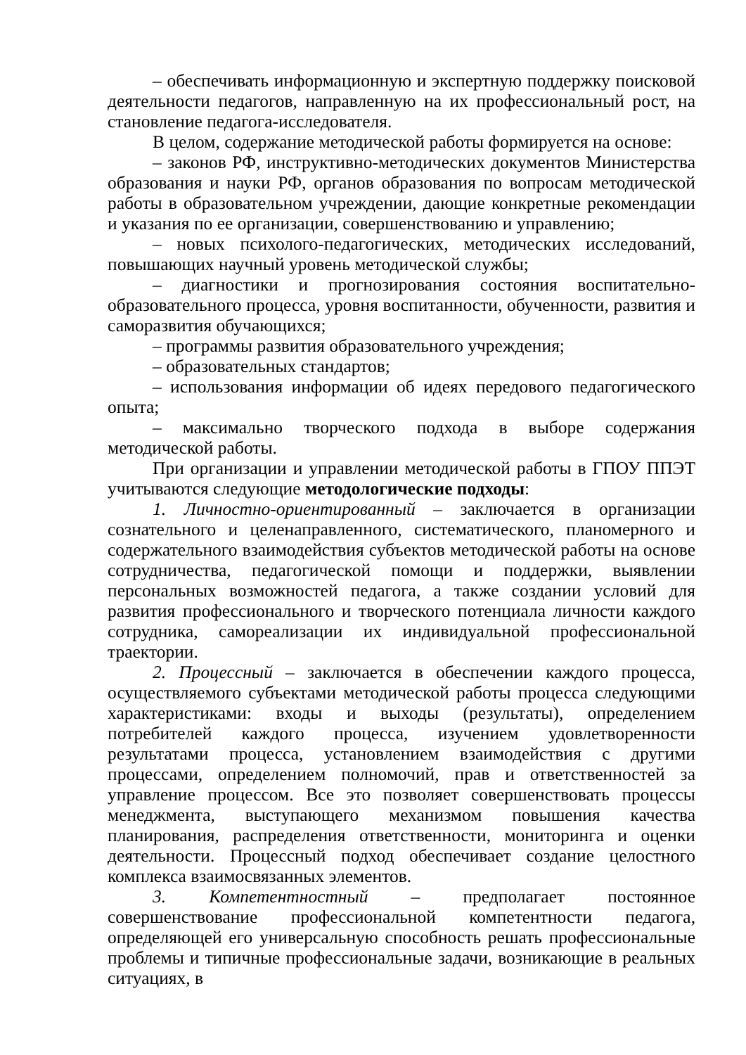– обеспечивать информационную и экспертную поддержку поисковой деятельности педагогов, направленную на их профессиональный рост, на становление педагога-исследователя.
В целом, содержание методической работы формируется на основе:
– законов РФ, инструктивно-методических документов Министерства образования и науки РФ, органов образования по вопросам методической работы в образовательном учреждении, дающие конкретные рекомендации и указания по ее организации, совершенствованию и управлению;
– новых психолого-педагогических, методических исследований, повышающих научный уровень методической службы;
– диагностики и прогнозирования состояния воспитательно-образовательного процесса, уровня воспитанности, обученности, развития и саморазвития обучающихся;
– программы развития образовательного учреждения;
– образовательных стандартов;
– использования информации об идеях передового педагогического опыта;
– максимально творческого подхода в выборе содержания методической работы.
При организации и управлении методической работы в ГПОУ ППЭТ учитываются следующие методологические подходы:
1. Личностно-ориентированный – заключается в организации сознательного и целенаправленного, систематического, планомерного и содержательного взаимодействия субъектов методической работы на основе сотрудничества, педагогической помощи и поддержки, выявлении персональных возможностей педагога, а также создании условий для развития профессионального и творческого потенциала личности каждого сотрудника, самореализации их индивидуальной профессиональной траектории.
2. Процессный – заключается в обеспечении каждого процесса, осуществляемого субъектами методической работы процесса следующими характеристиками: входы и выходы (результаты), определением потребителей каждого процесса, изучением удовлетворенности результатами процесса, установлением взаимодействия с другими процессами, определением полномочий, прав и ответственностей за управление процессом. Все это позволяет совершенствовать процессы менеджмента, выступающего механизмом повышения качества планирования, распределения ответственности, мониторинга и оценки деятельности. Процессный подход обеспечивает создание целостного комплекса взаимосвязанных элементов.
3. Компетентностный – предполагает постоянное совершенствование профессиональной компетентности педагога, определяющей его универсальную способность решать профессиональные проблемы и типичные профессиональные задачи, возникающие в реальных ситуациях, в